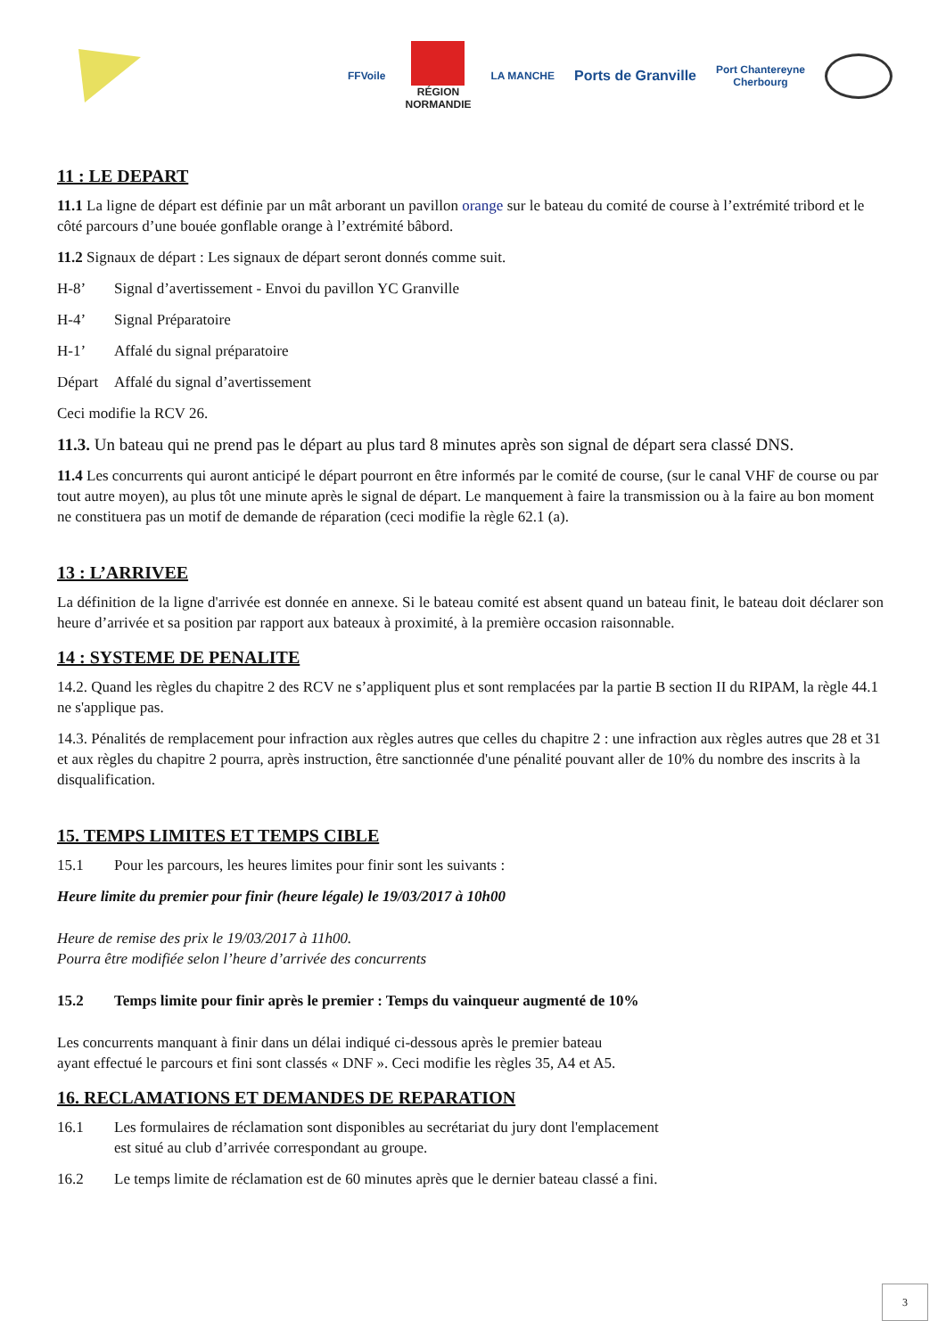FFVoile
RÉGION
NORMANDIE
LA MANCHE
Ports de Granville
Port Chantereyne
Cherbourg
11 : LE DEPART
11.1 La ligne de départ est définie par un mât arborant un pavillon orange sur le bateau du comité de course à l’extrémité tribord et le côté parcours d’une bouée gonflable orange à l’extrémité bâbord.
11.2 Signaux de départ : Les signaux de départ seront donnés comme suit.
H-8’ Signal d’avertissement - Envoi du pavillon YC Granville
H-4’ Signal Préparatoire
H-1’ Affalé du signal préparatoire
Départ Affalé du signal d’avertissement
Ceci modifie la RCV 26.
11.3. Un bateau qui ne prend pas le départ au plus tard 8 minutes après son signal de départ sera classé DNS.
11.4 Les concurrents qui auront anticipé le départ pourront en être informés par le comité de course, (sur le canal VHF de course ou par tout autre moyen), au plus tôt une minute après le signal de départ. Le manquement à faire la transmission ou à la faire au bon moment ne constituera pas un motif de demande de réparation (ceci modifie la règle 62.1 (a).
13 : L’ARRIVEE
La définition de la ligne d'arrivée est donnée en annexe. Si le bateau comité est absent quand un bateau finit, le bateau doit déclarer son heure d’arrivée et sa position par rapport aux bateaux à proximité, à la première occasion raisonnable.
14 : SYSTEME DE PENALITE
14.2. Quand les règles du chapitre 2 des RCV ne s’appliquent plus et sont remplacées par la partie B section II du RIPAM, la règle 44.1 ne s'applique pas.
14.3. Pénalités de remplacement pour infraction aux règles autres que celles du chapitre 2 : une infraction aux règles autres que 28 et 31 et aux règles du chapitre 2 pourra, après instruction, être sanctionnée d'une pénalité pouvant aller de 10% du nombre des inscrits à la disqualification.
15. TEMPS LIMITES ET TEMPS CIBLE
15.1 Pour les parcours, les heures limites pour finir sont les suivants :
Heure limite du premier pour finir (heure légale) le 19/03/2017 à 10h00
Heure de remise des prix le 19/03/2017 à 11h00.
Pourra être modifiée selon l’heure d’arrivée des concurrents
15.2 Temps limite pour finir après le premier : Temps du vainqueur augmenté de 10%
Les concurrents manquant à finir dans un délai indiqué ci-dessous après le premier bateau
ayant effectué le parcours et fini sont classés « DNF ». Ceci modifie les règles 35, A4 et A5.
16. RECLAMATIONS ET DEMANDES DE REPARATION
16.1 Les formulaires de réclamation sont disponibles au secrétariat du jury dont l'emplacement
est situé au club d’arrivée correspondant au groupe.
16.2 Le temps limite de réclamation est de 60 minutes après que le dernier bateau classé a fini.
3